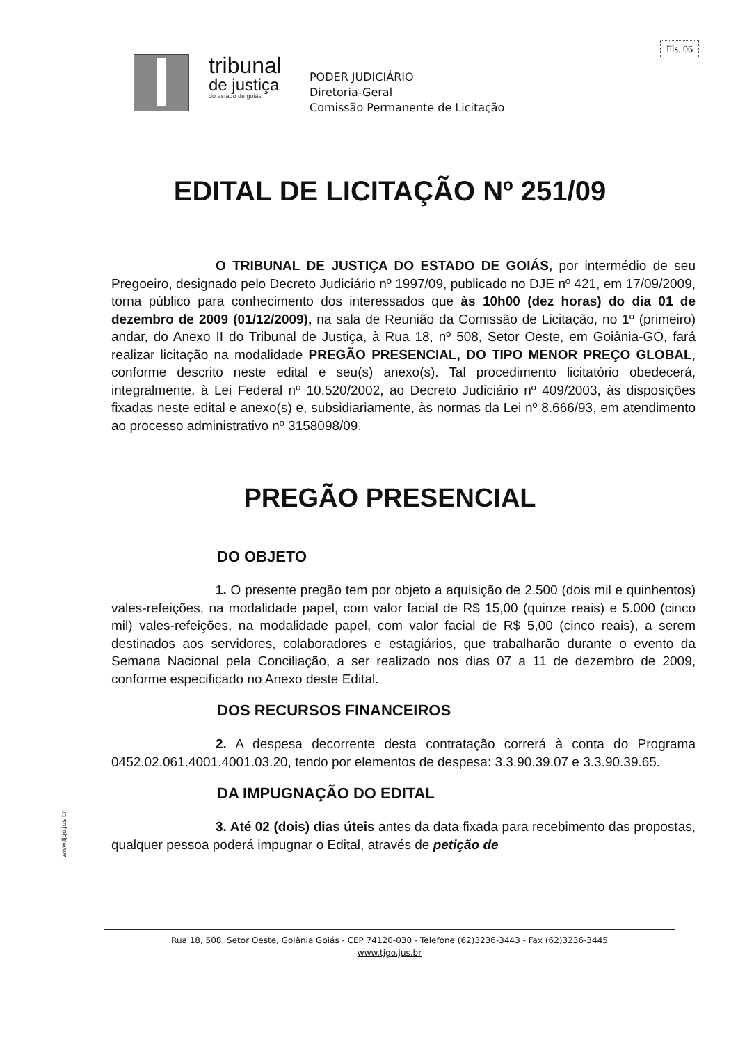Fls. 06
tribunal
de justiça
do estado de goiás
PODER JUDICIÁRIO
Diretoria-Geral
Comissão Permanente de Licitação
EDITAL DE LICITAÇÃO Nº 251/09
O TRIBUNAL DE JUSTIÇA DO ESTADO DE GOIÁS, por intermédio de seu Pregoeiro, designado pelo Decreto Judiciário nº 1997/09, publicado no DJE nº 421, em 17/09/2009, torna público para conhecimento dos interessados que às 10h00 (dez horas) do dia 01 de dezembro de 2009 (01/12/2009), na sala de Reunião da Comissão de Licitação, no 1º (primeiro) andar, do Anexo II do Tribunal de Justiça, à Rua 18, nº 508, Setor Oeste, em Goiânia-GO, fará realizar licitação na modalidade PREGÃO PRESENCIAL, DO TIPO MENOR PREÇO GLOBAL, conforme descrito neste edital e seu(s) anexo(s). Tal procedimento licitatório obedecerá, integralmente, à Lei Federal nº 10.520/2002, ao Decreto Judiciário nº 409/2003, às disposições fixadas neste edital e anexo(s) e, subsidiariamente, às normas da Lei nº 8.666/93, em atendimento ao processo administrativo nº 3158098/09.
PREGÃO PRESENCIAL
DO OBJETO
1. O presente pregão tem por objeto a aquisição de 2.500 (dois mil e quinhentos) vales-refeições, na modalidade papel, com valor facial de R$ 15,00 (quinze reais) e 5.000 (cinco mil) vales-refeições, na modalidade papel, com valor facial de R$ 5,00 (cinco reais), a serem destinados aos servidores, colaboradores e estagiários, que trabalharão durante o evento da Semana Nacional pela Conciliação, a ser realizado nos dias 07 a 11 de dezembro de 2009, conforme especificado no Anexo deste Edital.
DOS RECURSOS FINANCEIROS
2. A despesa decorrente desta contratação correrá à conta do Programa 0452.02.061.4001.4001.03.20, tendo por elementos de despesa: 3.3.90.39.07 e 3.3.90.39.65.
DA IMPUGNAÇÃO DO EDITAL
3. Até 02 (dois) dias úteis antes da data fixada para recebimento das propostas, qualquer pessoa poderá impugnar o Edital, através de petição de
www.tjgo.jus.br
Rua 18, 508, Setor Oeste, Goiânia Goiás - CEP 74120-030 - Telefone (62)3236-3443 - Fax (62)3236-3445
www.tjgo.jus.br